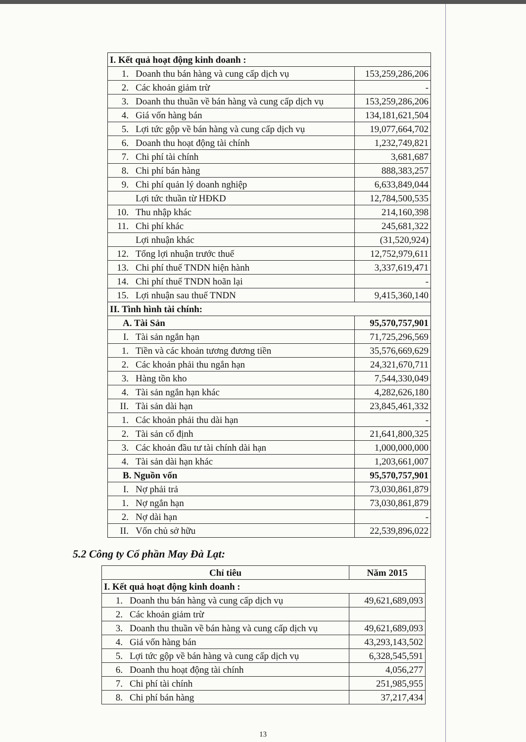| I. Kết quả hoạt động kinh doanh : | | |
| 1. | Doanh thu bán hàng và cung cấp dịch vụ | 153,259,286,206 |
| 2. | Các khoản giảm trừ | - |
| 3. | Doanh thu thuần về bán hàng và cung cấp dịch vụ | 153,259,286,206 |
| 4. | Giá vốn hàng bán | 134,181,621,504 |
| 5. | Lợi tức gộp về bán hàng và cung cấp dịch vụ | 19,077,664,702 |
| 6. | Doanh thu hoạt động tài chính | 1,232,749,821 |
| 7. | Chi phí tài chính | 3,681,687 |
| 8. | Chi phí bán hàng | 888,383,257 |
| 9. | Chi phí quản lý doanh nghiệp | 6,633,849,044 |
| | Lợi tức thuần từ HĐKD | 12,784,500,535 |
| 10. | Thu nhập khác | 214,160,398 |
| 11. | Chi phí khác | 245,681,322 |
| | Lợi nhuận khác | (31,520,924) |
| 12. | Tổng lợi nhuận trước thuế | 12,752,979,611 |
| 13. | Chi phí thuế TNDN hiện hành | 3,337,619,471 |
| 14. | Chi phí thuế TNDN hoãn lại | - |
| 15. | Lợi nhuận sau thuế TNDN | 9,415,360,140 |
| II. Tình hình tài chính: | | |
| A. Tài Sản | | 95,570,757,901 |
| I. | Tài sản ngắn hạn | 71,725,296,569 |
| 1. | Tiền và các khoản tương đương tiền | 35,576,669,629 |
| 2. | Các khoản phải thu ngắn hạn | 24,321,670,711 |
| 3. | Hàng tồn kho | 7,544,330,049 |
| 4. | Tài sản ngắn hạn khác | 4,282,626,180 |
| II. | Tài sản dài hạn | 23,845,461,332 |
| 1. | Các khoản phải thu dài hạn | - |
| 2. | Tài sản cố định | 21,641,800,325 |
| 3. | Các khoản đầu tư tài chính dài hạn | 1,000,000,000 |
| 4. | Tài sản dài hạn khác | 1,203,661,007 |
| B. Nguồn vốn | | 95,570,757,901 |
| I. | Nợ phải trả | 73,030,861,879 |
| 1. | Nợ ngắn hạn | 73,030,861,879 |
| 2. | Nợ dài hạn | - |
| II. | Vốn chủ sở hữu | 22,539,896,022 |
5.2 Công ty Cổ phần May Đà Lạt:
| Chỉ tiêu | | Năm 2015 |
| --- | --- | --- |
| I. Kết quả hoạt động kinh doanh : | | |
| 1. | Doanh thu bán hàng và cung cấp dịch vụ | 49,621,689,093 |
| 2. | Các khoản giảm trừ | |
| 3. | Doanh thu thuần về bán hàng và cung cấp dịch vụ | 49,621,689,093 |
| 4. | Giá vốn hàng bán | 43,293,143,502 |
| 5. | Lợi tức gộp về bán hàng và cung cấp dịch vụ | 6,328,545,591 |
| 6. | Doanh thu hoạt động tài chính | 4,056,277 |
| 7. | Chi phí tài chính | 251,985,955 |
| 8. | Chi phí bán hàng | 37,217,434 |
13